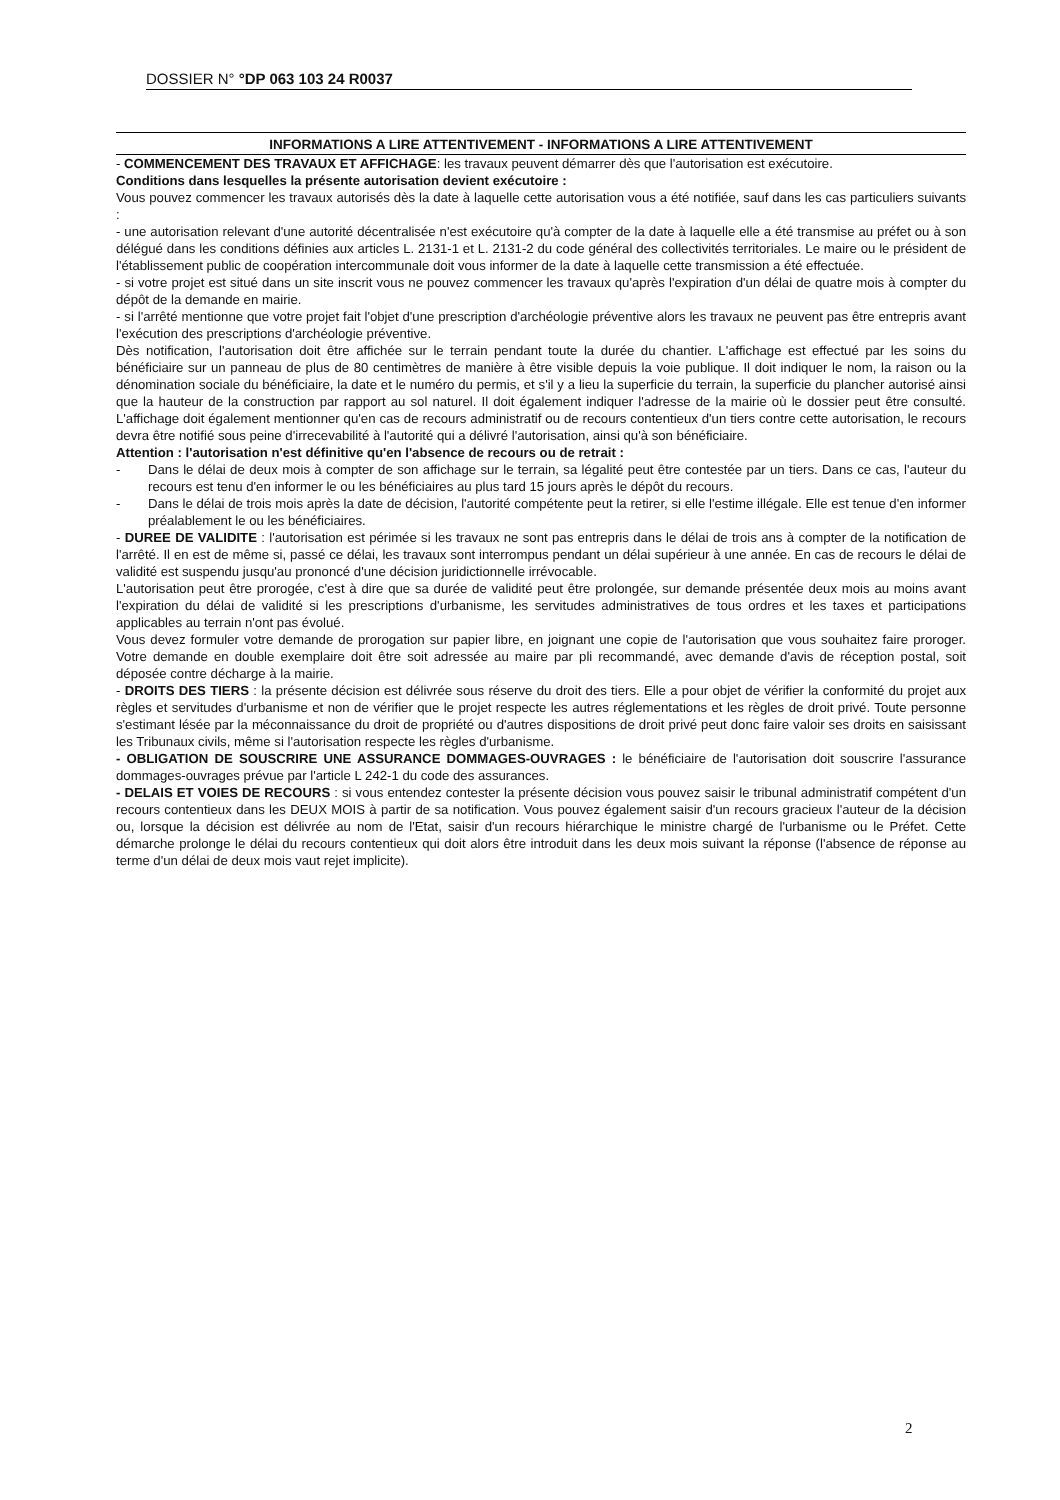DOSSIER N° °DP 063 103 24 R0037
INFORMATIONS A LIRE ATTENTIVEMENT - INFORMATIONS A LIRE ATTENTIVEMENT
- COMMENCEMENT DES TRAVAUX ET AFFICHAGE: les travaux peuvent démarrer dès que l'autorisation est exécutoire.
Conditions dans lesquelles la présente autorisation devient exécutoire :
Vous pouvez commencer les travaux autorisés dès la date à laquelle cette autorisation vous a été notifiée, sauf dans les cas particuliers suivants :
- une autorisation relevant d'une autorité décentralisée n'est exécutoire qu'à compter de la date à laquelle elle a été transmise au préfet ou à son délégué dans les conditions définies aux articles L. 2131-1 et L. 2131-2 du code général des collectivités territoriales. Le maire ou le président de l'établissement public de coopération intercommunale doit vous informer de la date à laquelle cette transmission a été effectuée.
- si votre projet est situé dans un site inscrit vous ne pouvez commencer les travaux qu'après l'expiration d'un délai de quatre mois à compter du dépôt de la demande en mairie.
- si l'arrêté mentionne que votre projet fait l'objet d'une prescription d'archéologie préventive alors les travaux ne peuvent pas être entrepris avant l'exécution des prescriptions d'archéologie préventive.
Dès notification, l'autorisation doit être affichée sur le terrain pendant toute la durée du chantier. L'affichage est effectué par les soins du bénéficiaire sur un panneau de plus de 80 centimètres de manière à être visible depuis la voie publique. Il doit indiquer le nom, la raison ou la dénomination sociale du bénéficiaire, la date et le numéro du permis, et s'il y a lieu la superficie du terrain, la superficie du plancher autorisé ainsi que la hauteur de la construction par rapport au sol naturel. Il doit également indiquer l'adresse de la mairie où le dossier peut être consulté. L'affichage doit également mentionner qu'en cas de recours administratif ou de recours contentieux d'un tiers contre cette autorisation, le recours devra être notifié sous peine d'irrecevabilité à l'autorité qui a délivré l'autorisation, ainsi qu'à son bénéficiaire.
Attention : l'autorisation n'est définitive qu'en l'absence de recours ou de retrait :
- Dans le délai de deux mois à compter de son affichage sur le terrain, sa légalité peut être contestée par un tiers. Dans ce cas, l'auteur du recours est tenu d'en informer le ou les bénéficiaires au plus tard 15 jours après le dépôt du recours.
- Dans le délai de trois mois après la date de décision, l'autorité compétente peut la retirer, si elle l'estime illégale. Elle est tenue d'en informer préalablement le ou les bénéficiaires.
- DUREE DE VALIDITE : l'autorisation est périmée si les travaux ne sont pas entrepris dans le délai de trois ans à compter de la notification de l'arrêté. Il en est de même si, passé ce délai, les travaux sont interrompus pendant un délai supérieur à une année. En cas de recours le délai de validité est suspendu jusqu'au prononcé d'une décision juridictionnelle irrévocable.
L'autorisation peut être prorogée, c'est à dire que sa durée de validité peut être prolongée, sur demande présentée deux mois au moins avant l'expiration du délai de validité si les prescriptions d'urbanisme, les servitudes administratives de tous ordres et les taxes et participations applicables au terrain n'ont pas évolué.
Vous devez formuler votre demande de prorogation sur papier libre, en joignant une copie de l'autorisation que vous souhaitez faire proroger. Votre demande en double exemplaire doit être soit adressée au maire par pli recommandé, avec demande d'avis de réception postal, soit déposée contre décharge à la mairie.
- DROITS DES TIERS : la présente décision est délivrée sous réserve du droit des tiers. Elle a pour objet de vérifier la conformité du projet aux règles et servitudes d'urbanisme et non de vérifier que le projet respecte les autres réglementations et les règles de droit privé. Toute personne s'estimant lésée par la méconnaissance du droit de propriété ou d'autres dispositions de droit privé peut donc faire valoir ses droits en saisissant les Tribunaux civils, même si l'autorisation respecte les règles d'urbanisme.
- OBLIGATION DE SOUSCRIRE UNE ASSURANCE DOMMAGES-OUVRAGES : le bénéficiaire de l'autorisation doit souscrire l'assurance dommages-ouvrages prévue par l'article L 242-1 du code des assurances.
- DELAIS ET VOIES DE RECOURS : si vous entendez contester la présente décision vous pouvez saisir le tribunal administratif compétent d'un recours contentieux dans les DEUX MOIS à partir de sa notification. Vous pouvez également saisir d'un recours gracieux l'auteur de la décision ou, lorsque la décision est délivrée au nom de l'Etat, saisir d'un recours hiérarchique le ministre chargé de l'urbanisme ou le Préfet. Cette démarche prolonge le délai du recours contentieux qui doit alors être introduit dans les deux mois suivant la réponse (l'absence de réponse au terme d'un délai de deux mois vaut rejet implicite).
2